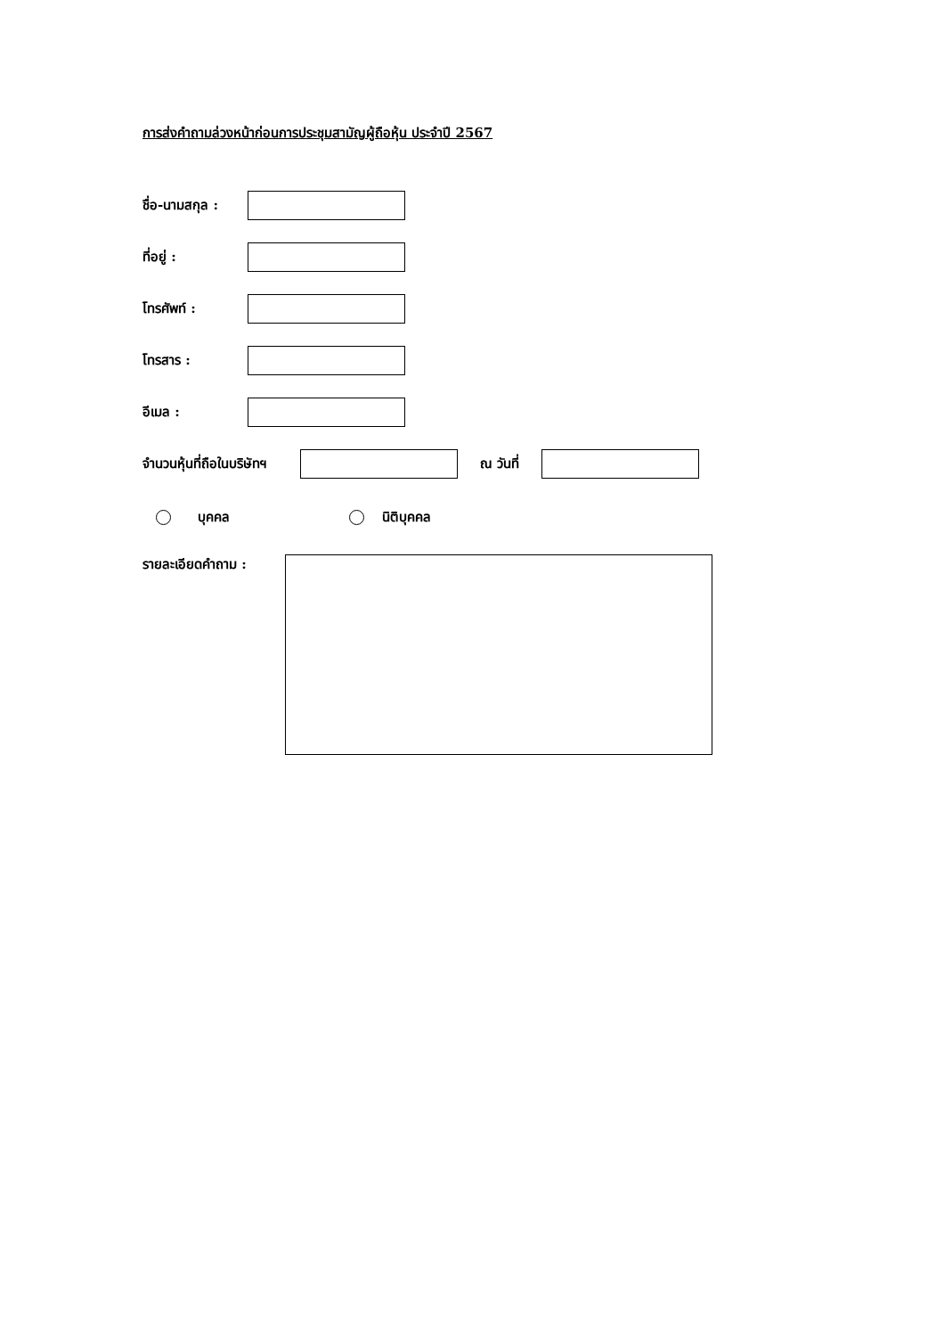การส่งคำถามล่วงหน้าก่อนการประชุมสามัญผู้ถือหุ้น ประจำปี 2567
ชื่อ-นามสกุล :
ที่อยู่ :
โทรศัพท์ :
โทรสาร :
อีเมล :
จำนวนหุ้นที่ถือในบริษัทฯ
ณ วันที่
บุคคล นิติบุคคล
รายละเอียดคำถาม :